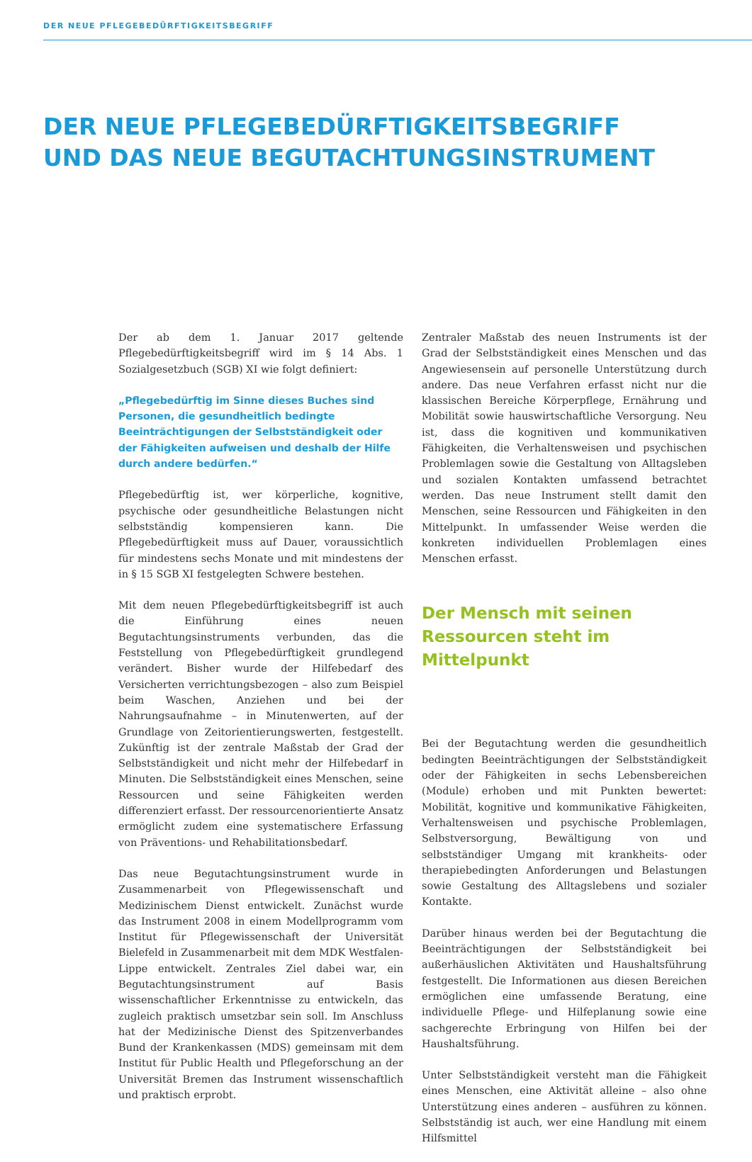DER NEUE PFLEGEBEDÜRFTIGKEITSBEGRIFF
DER NEUE PFLEGEBEDÜRFTIGKEITSBEGRIFF
UND DAS NEUE BEGUTACHTUNGSINSTRUMENT
Der ab dem 1. Januar 2017 geltende Pflegebedürftigkeitsbegriff wird im § 14 Abs. 1 Sozialgesetzbuch (SGB) XI wie folgt definiert:
„Pflegebedürftig im Sinne dieses Buches sind Personen, die gesundheitlich bedingte Beeinträchtigungen der Selbstständigkeit oder der Fähigkeiten aufweisen und deshalb der Hilfe durch andere bedürfen.“
Pflegebedürftig ist, wer körperliche, kognitive, psychische oder gesundheitliche Belastungen nicht selbstständig kompensieren kann. Die Pflegebedürftigkeit muss auf Dauer, voraussichtlich für mindestens sechs Monate und mit mindestens der in § 15 SGB XI festgelegten Schwere bestehen.
Mit dem neuen Pflegebedürftigkeitsbegriff ist auch die Einführung eines neuen Begutachtungsinstruments verbunden, das die Feststellung von Pflegebedürftigkeit grundlegend verändert. Bisher wurde der Hilfebedarf des Versicherten verrichtungsbezogen – also zum Beispiel beim Waschen, Anziehen und bei der Nahrungsaufnahme – in Minutenwerten, auf der Grundlage von Zeitorientierungswerten, festgestellt. Zukünftig ist der zentrale Maßstab der Grad der Selbstständigkeit und nicht mehr der Hilfebedarf in Minuten. Die Selbstständigkeit eines Menschen, seine Ressourcen und seine Fähigkeiten werden differenziert erfasst. Der ressourcenorientierte Ansatz ermöglicht zudem eine systematischere Erfassung von Präventions- und Rehabilitationsbedarf.
Das neue Begutachtungsinstrument wurde in Zusammenarbeit von Pflegewissenschaft und Medizinischem Dienst entwickelt. Zunächst wurde das Instrument 2008 in einem Modellprogramm vom Institut für Pflegewissenschaft der Universität Bielefeld in Zusammenarbeit mit dem MDK Westfalen-Lippe entwickelt. Zentrales Ziel dabei war, ein Begutachtungsinstrument auf Basis wissenschaftlicher Erkenntnisse zu entwickeln, das zugleich praktisch umsetzbar sein soll. Im Anschluss hat der Medizinische Dienst des Spitzenverbandes Bund der Krankenkassen (MDS) gemeinsam mit dem Institut für Public Health und Pflegeforschung an der Universität Bremen das Instrument wissenschaftlich und praktisch erprobt.
Zentraler Maßstab des neuen Instruments ist der Grad der Selbstständigkeit eines Menschen und das Angewiesensein auf personelle Unterstützung durch andere. Das neue Verfahren erfasst nicht nur die klassischen Bereiche Körperpflege, Ernährung und Mobilität sowie hauswirtschaftliche Versorgung. Neu ist, dass die kognitiven und kommunikativen Fähigkeiten, die Verhaltensweisen und psychischen Problemlagen sowie die Gestaltung von Alltagsleben und sozialen Kontakten umfassend betrachtet werden. Das neue Instrument stellt damit den Menschen, seine Ressourcen und Fähigkeiten in den Mittelpunkt. In umfassender Weise werden die konkreten individuellen Problemlagen eines Menschen erfasst.
Der Mensch mit seinen
Ressourcen steht im Mittelpunkt
Bei der Begutachtung werden die gesundheitlich bedingten Beeinträchtigungen der Selbstständigkeit oder der Fähigkeiten in sechs Lebensbereichen (Module) erhoben und mit Punkten bewertet: Mobilität, kognitive und kommunikative Fähigkeiten, Verhaltensweisen und psychische Problemlagen, Selbstversorgung, Bewältigung von und selbstständiger Umgang mit krankheits- oder therapiebedingten Anforderungen und Belastungen sowie Gestaltung des Alltagslebens und sozialer Kontakte.
Darüber hinaus werden bei der Begutachtung die Beeinträchtigungen der Selbstständigkeit bei außerhäuslichen Aktivitäten und Haushaltsführung festgestellt. Die Informationen aus diesen Bereichen ermöglichen eine umfassende Beratung, eine individuelle Pflege- und Hilfeplanung sowie eine sachgerechte Erbringung von Hilfen bei der Haushaltsführung.
Unter Selbstständigkeit versteht man die Fähigkeit eines Menschen, eine Aktivität alleine – also ohne Unterstützung eines anderen – ausführen zu können. Selbstständig ist auch, wer eine Handlung mit einem Hilfsmittel